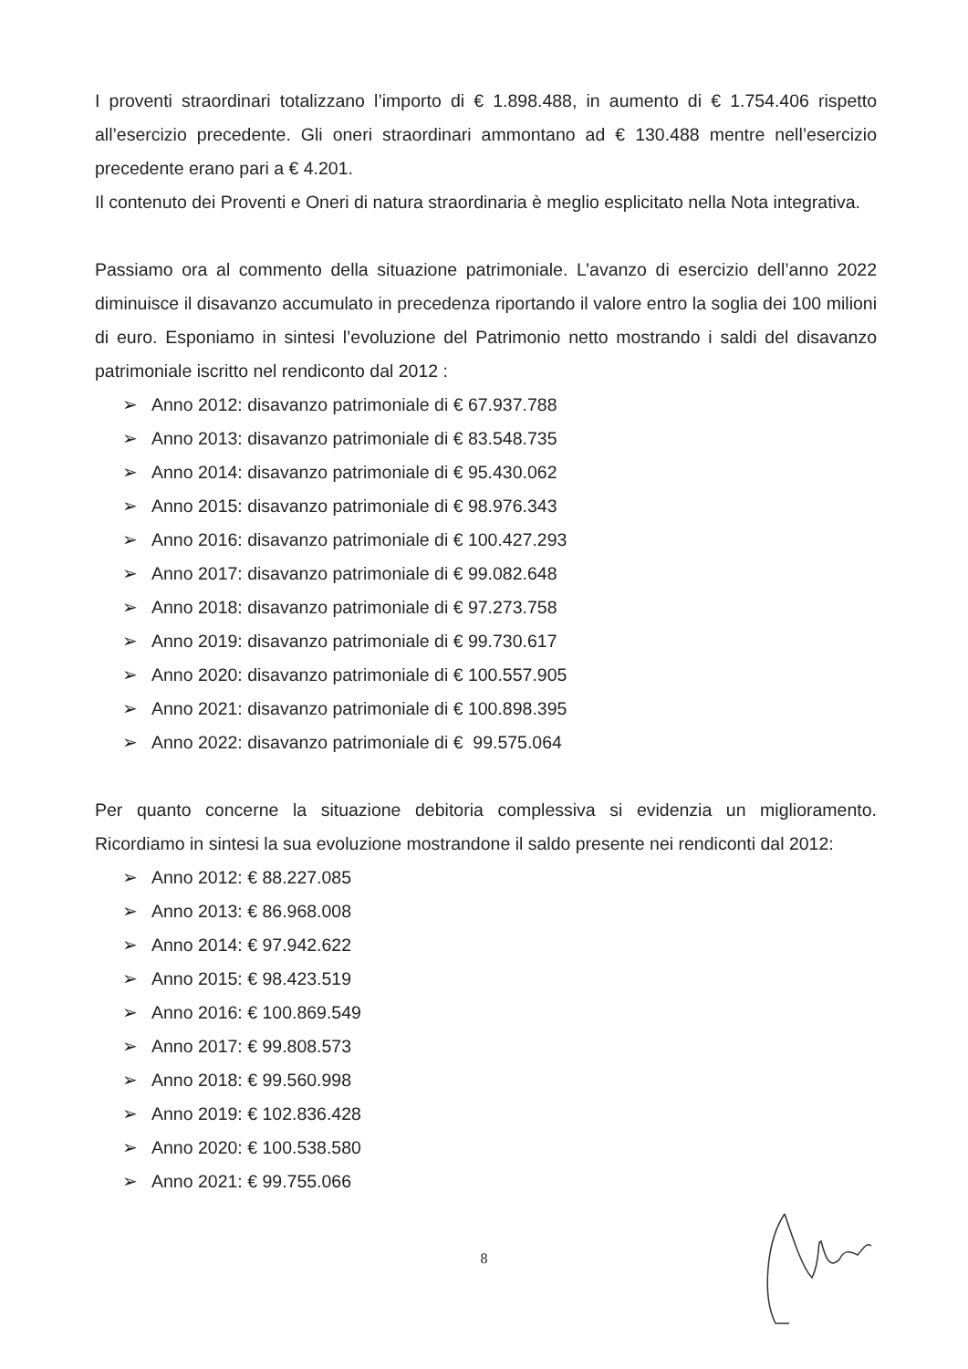I proventi straordinari totalizzano l’importo di € 1.898.488, in aumento di € 1.754.406 rispetto all’esercizio precedente. Gli oneri straordinari ammontano ad € 130.488 mentre nell’esercizio precedente erano pari a € 4.201.
Il contenuto dei Proventi e Oneri di natura straordinaria è meglio esplicitato nella Nota integrativa.
Passiamo ora al commento della situazione patrimoniale. L’avanzo di esercizio dell’anno 2022 diminuisce il disavanzo accumulato in precedenza riportando il valore entro la soglia dei 100 milioni di euro. Esponiamo in sintesi l’evoluzione del Patrimonio netto mostrando i saldi del disavanzo patrimoniale iscritto nel rendiconto dal 2012 :
➢ Anno 2012: disavanzo patrimoniale di € 67.937.788
➢ Anno 2013: disavanzo patrimoniale di € 83.548.735
➢ Anno 2014: disavanzo patrimoniale di € 95.430.062
➢ Anno 2015: disavanzo patrimoniale di € 98.976.343
➢ Anno 2016: disavanzo patrimoniale di € 100.427.293
➢ Anno 2017: disavanzo patrimoniale di € 99.082.648
➢ Anno 2018: disavanzo patrimoniale di € 97.273.758
➢ Anno 2019: disavanzo patrimoniale di € 99.730.617
➢ Anno 2020: disavanzo patrimoniale di € 100.557.905
➢ Anno 2021: disavanzo patrimoniale di € 100.898.395
➢ Anno 2022: disavanzo patrimoniale di € 99.575.064
Per quanto concerne la situazione debitoria complessiva si evidenzia un miglioramento. Ricordiamo in sintesi la sua evoluzione mostrandone il saldo presente nei rendiconti dal 2012:
➢ Anno 2012: € 88.227.085
➢ Anno 2013: € 86.968.008
➢ Anno 2014: € 97.942.622
➢ Anno 2015: € 98.423.519
➢ Anno 2016: € 100.869.549
➢ Anno 2017: € 99.808.573
➢ Anno 2018: € 99.560.998
➢ Anno 2019: € 102.836.428
➢ Anno 2020: € 100.538.580
➢ Anno 2021: € 99.755.066
8